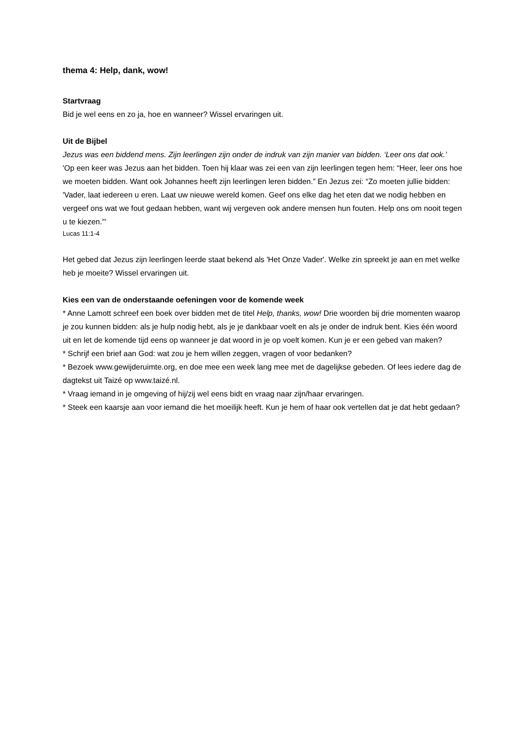thema 4: Help, dank, wow!
Startvraag
Bid je wel eens en zo ja, hoe en wanneer? Wissel ervaringen uit.
Uit de Bijbel
Jezus was een biddend mens. Zijn leerlingen zijn onder de indruk van zijn manier van bidden. ‘Leer ons dat ook.’
'Op een keer was Jezus aan het bidden. Toen hij klaar was zei een van zijn leerlingen tegen hem: “Heer, leer ons hoe we moeten bidden. Want ook Johannes heeft zijn leerlingen leren bidden.” En Jezus zei: “Zo moeten jullie bidden: 'Vader, laat iedereen u eren. Laat uw nieuwe wereld komen. Geef ons elke dag het eten dat we nodig hebben en vergeef ons wat we fout gedaan hebben, want wij vergeven ook andere mensen hun fouten. Help ons om nooit tegen u te kiezen.”’
Lucas 11:1-4
Het gebed dat Jezus zijn leerlingen leerde staat bekend als 'Het Onze Vader'. Welke zin spreekt je aan en met welke heb je moeite? Wissel ervaringen uit.
Kies een van de onderstaande oefeningen voor de komende week
* Anne Lamott schreef een boek over bidden met de titel Help, thanks, wow! Drie woorden bij drie momenten waarop je zou kunnen bidden: als je hulp nodig hebt, als je je dankbaar voelt en als je onder de indruk bent. Kies één woord uit en let de komende tijd eens op wanneer je dat woord in je op voelt komen. Kun je er een gebed van maken?
* Schrijf een brief aan God: wat zou je hem willen zeggen, vragen of voor bedanken?
* Bezoek www.gewijderuimte.org, en doe mee een week lang mee met de dagelijkse gebeden. Of lees iedere dag de dagtekst uit Taizé op www.taizé.nl.
* Vraag iemand in je omgeving of hij/zij wel eens bidt en vraag naar zijn/haar ervaringen.
* Steek een kaarsje aan voor iemand die het moeilijk heeft. Kun je hem of haar ook vertellen dat je dat hebt gedaan?